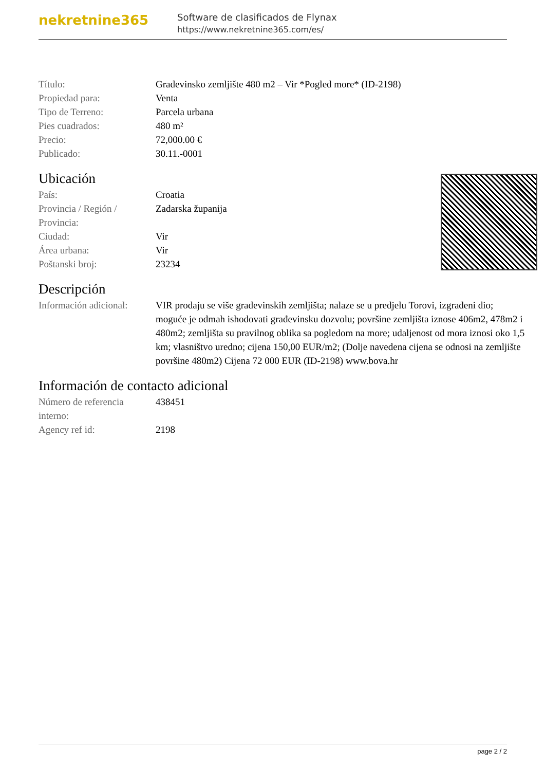nekretnine365
Software de clasificados de Flynax
https://www.nekretnine365.com/es/
| Título: | Građevinsko zemljište 480 m2 – Vir *Pogled more* (ID-2198) |
| Propiedad para: | Venta |
| Tipo de Terreno: | Parcela urbana |
| Pies cuadrados: | 480 m² |
| Precio: | 72,000.00 € |
| Publicado: | 30.11.-0001 |
Ubicación
| País: | Croatia |
| Provincia / Región / Provincia: | Zadarska županija |
| Ciudad: | Vir |
| Área urbana: | Vir |
| Poštanski broj: | 23234 |
Descripción
| Información adicional: | VIR prodaju se više građevinskih zemljišta; nalaze se u predjelu Torovi, izgrađeni dio; moguće je odmah ishodovati građevinsku dozvolu; površine zemljišta iznose 406m2, 478m2 i 480m2; zemljišta su pravilnog oblika sa pogledom na more; udaljenost od mora iznosi oko 1,5 km; vlasništvo uredno; cijena 150,00 EUR/m2; (Dolje navedena cijena se odnosi na zemljište površine 480m2) Cijena 72 000 EUR (ID-2198) www.bova.hr |
Información de contacto adicional
| Número de referencia interno: | 438451 |
| Agency ref id: | 2198 |
page 2 / 2